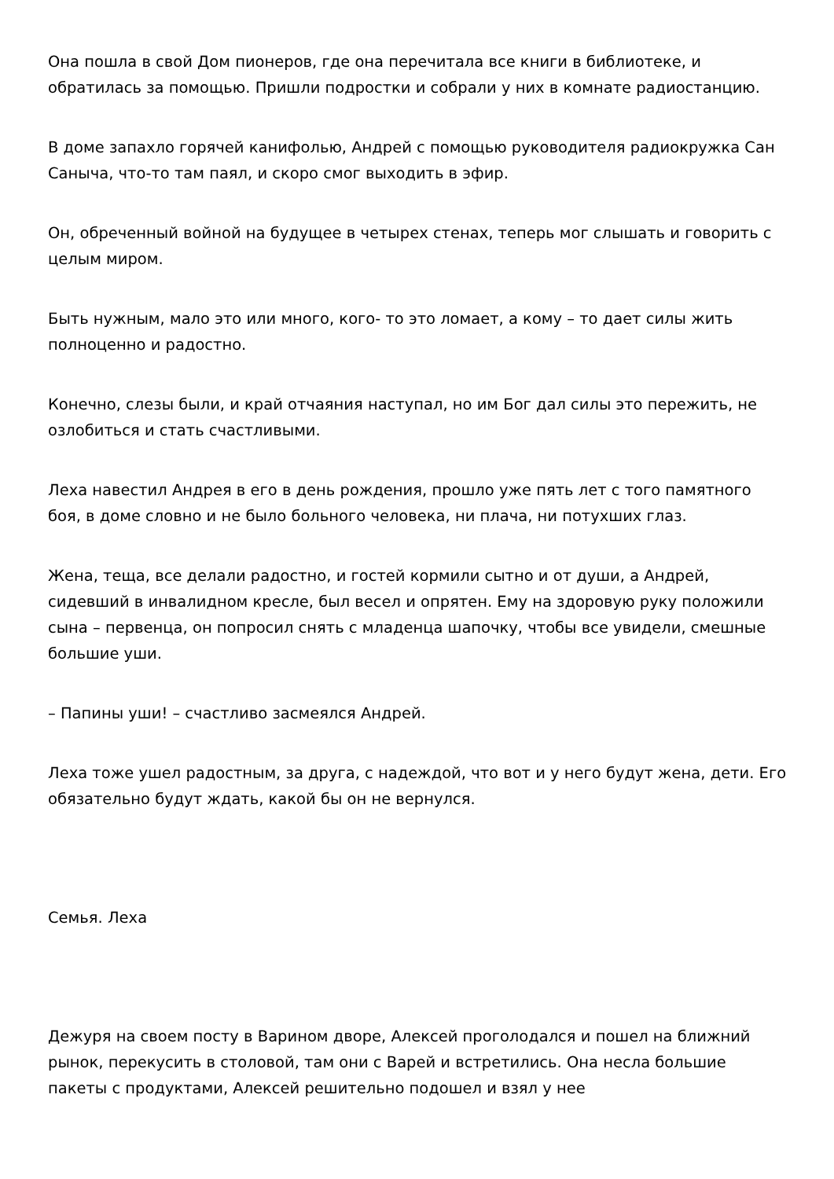Она пошла в свой Дом пионеров, где она перечитала все книги в библиотеке, и обратилась за помощью. Пришли подростки и собрали у них в комнате радиостанцию.
В доме запахло горячей канифолью, Андрей с помощью руководителя радиокружка Сан Саныча, что-то там паял, и скоро смог выходить в эфир.
Он, обреченный войной на будущее в четырех стенах, теперь мог слышать и говорить с целым миром.
Быть нужным, мало это или много, кого- то это ломает, а кому – то дает силы жить полноценно и радостно.
Конечно, слезы были, и край отчаяния наступал, но им Бог дал силы это пережить, не озлобиться и стать счастливыми.
Леха навестил Андрея в его в день рождения, прошло уже пять лет с того памятного боя, в доме словно и не было больного человека, ни плача, ни потухших глаз.
Жена, теща, все делали радостно, и гостей кормили сытно и от души, а Андрей, сидевший в инвалидном кресле, был весел и опрятен. Ему на здоровую руку положили сына – первенца, он попросил снять с младенца шапочку, чтобы все увидели, смешные большие уши.
– Папины уши! – счастливо засмеялся Андрей.
Леха тоже ушел радостным, за друга, с надеждой, что вот и у него будут жена, дети. Его обязательно будут ждать, какой бы он не вернулся.
Семья. Леха
Дежуря на своем посту в Варином дворе, Алексей проголодался и пошел на ближний рынок, перекусить в столовой, там они с Варей и встретились. Она несла большие пакеты с продуктами, Алексей решительно подошел и взял у нее